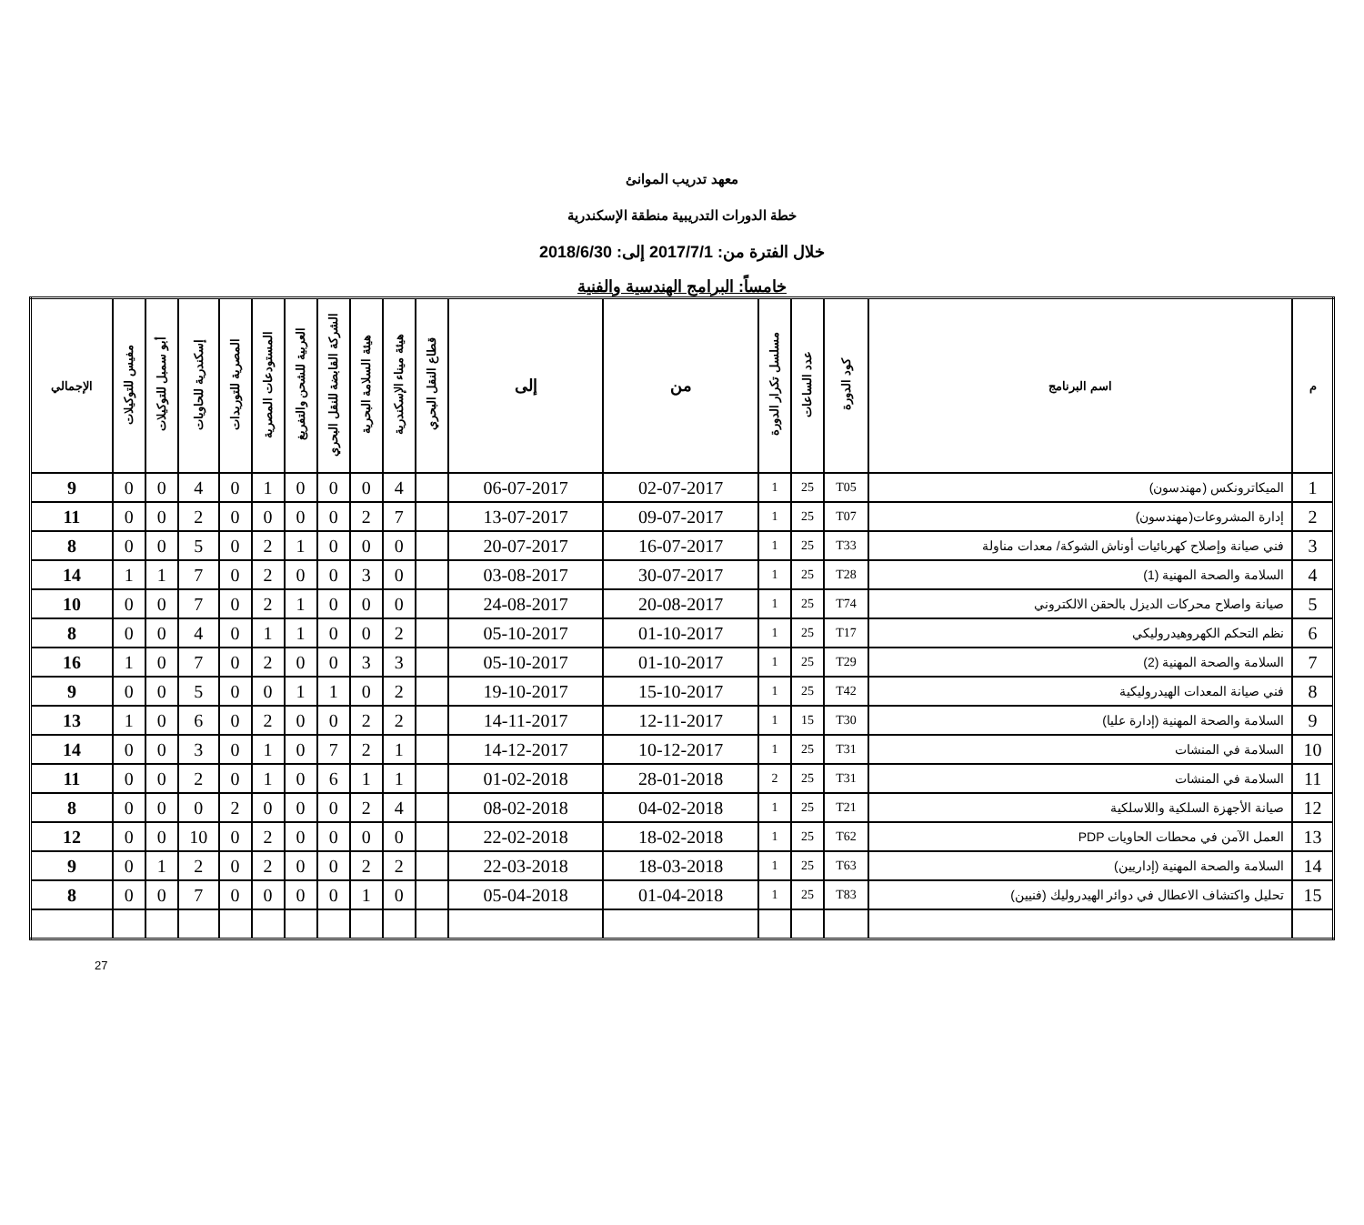معهد تدريب الموانئ
خطة الدورات التدريبية منطقة الإسكندرية
خلال الفترة من: 2017/7/1 إلى: 2018/6/30
خامساً: البرامج الهندسية والفنية
| م | اسم البرنامج | كود الدورة | عدد الساعات | مسلسل تكرار الدورة | من | إلى | قطاع النقل البحري | هيئة ميناء الإسكندرية | هيئة السلامة البحرية | الشركة القابضة للنقل البحري | العربية للشحن والتفريغ | المستودعات المصرية | المصرية للتوريدات | إسكندرية للحاويات | أبو سمبل للتوكيلات | مفيس للتوكيلات | الإجمالي |
| --- | --- | --- | --- | --- | --- | --- | --- | --- | --- | --- | --- | --- | --- | --- | --- | --- | --- |
| 1 | الميكاترونكس (مهندسون) | T05 | 25 | 1 | 02-07-2017 | 06-07-2017 | | 4 | 0 | 0 | 0 | 1 | 0 | 4 | 0 | 0 | 9 |
| 2 | إدارة المشروعات(مهندسون) | T07 | 25 | 1 | 09-07-2017 | 13-07-2017 | | 7 | 2 | 0 | 0 | 0 | 0 | 2 | 0 | 0 | 11 |
| 3 | فني صيانة وإصلاح كهربائيات أوناش الشوكة/ معدات مناولة | T33 | 25 | 1 | 16-07-2017 | 20-07-2017 | | 0 | 0 | 0 | 1 | 2 | 0 | 5 | 0 | 0 | 8 |
| 4 | السلامة والصحة المهنية (1) | T28 | 25 | 1 | 30-07-2017 | 03-08-2017 | | 0 | 3 | 0 | 0 | 2 | 0 | 7 | 1 | 1 | 14 |
| 5 | صيانة واصلاح محركات الديزل بالحقن الالكتروني | T74 | 25 | 1 | 20-08-2017 | 24-08-2017 | | 0 | 0 | 0 | 1 | 2 | 0 | 7 | 0 | 0 | 10 |
| 6 | نظم التحكم الكهروهيدروليكي | T17 | 25 | 1 | 01-10-2017 | 05-10-2017 | | 2 | 0 | 0 | 1 | 1 | 0 | 4 | 0 | 0 | 8 |
| 7 | السلامة والصحة المهنية (2) | T29 | 25 | 1 | 01-10-2017 | 05-10-2017 | | 3 | 3 | 0 | 0 | 2 | 0 | 7 | 0 | 1 | 16 |
| 8 | فني صيانة المعدات الهيدروليكية | T42 | 25 | 1 | 15-10-2017 | 19-10-2017 | | 2 | 0 | 1 | 1 | 0 | 0 | 5 | 0 | 0 | 9 |
| 9 | السلامة والصحة المهنية (إدارة عليا) | T30 | 15 | 1 | 12-11-2017 | 14-11-2017 | | 2 | 2 | 0 | 0 | 2 | 0 | 6 | 0 | 1 | 13 |
| 10 | السلامة في المنشات | T31 | 25 | 1 | 10-12-2017 | 14-12-2017 | | 1 | 2 | 7 | 0 | 1 | 0 | 3 | 0 | 0 | 14 |
| 11 | السلامة في المنشات | T31 | 25 | 2 | 28-01-2018 | 01-02-2018 | | 1 | 1 | 6 | 0 | 1 | 0 | 2 | 0 | 0 | 11 |
| 12 | صيانة الأجهزة السلكية واللاسلكية | T21 | 25 | 1 | 04-02-2018 | 08-02-2018 | | 4 | 2 | 0 | 0 | 0 | 2 | 0 | 0 | 0 | 8 |
| 13 | العمل الآمن في محطات الحاويات PDP | T62 | 25 | 1 | 18-02-2018 | 22-02-2018 | | 0 | 0 | 0 | 0 | 2 | 0 | 10 | 0 | 0 | 12 |
| 14 | السلامة والصحة المهنية (إداريين) | T63 | 25 | 1 | 18-03-2018 | 22-03-2018 | | 2 | 2 | 0 | 0 | 2 | 0 | 2 | 1 | 0 | 9 |
| 15 | تحليل واكتشاف الاعطال في دوائر الهيدروليك (فنيين) | T83 | 25 | 1 | 01-04-2018 | 05-04-2018 | | 0 | 1 | 0 | 0 | 0 | 0 | 7 | 0 | 0 | 8 |
27